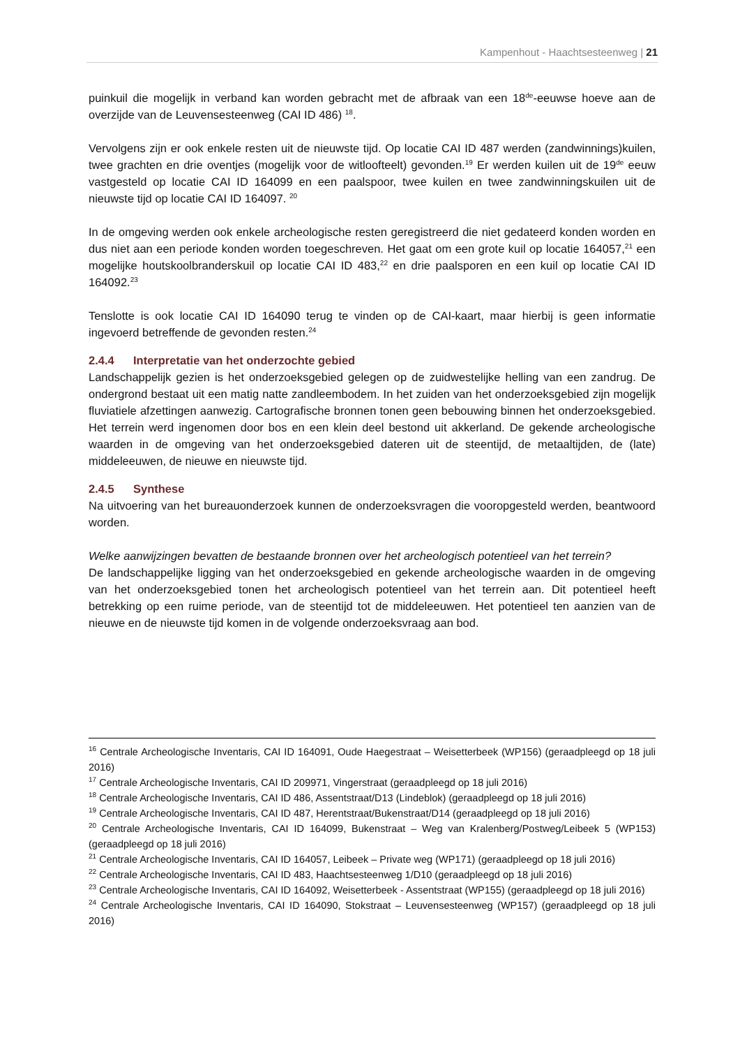Kampenhout - Haachtsesteenweg | 21
puinkuil die mogelijk in verband kan worden gebracht met de afbraak van een 18<sup>de</sup>-eeuwse hoeve aan de overzijde van de Leuvensesteenweg (CAI ID 486) <sup>18</sup>.
Vervolgens zijn er ook enkele resten uit de nieuwste tijd. Op locatie CAI ID 487 werden (zandwinnings)kuilen, twee grachten en drie oventjes (mogelijk voor de witloofteelt) gevonden.<sup>19</sup> Er werden kuilen uit de 19<sup>de</sup> eeuw vastgesteld op locatie CAI ID 164099 en een paalspoor, twee kuilen en twee zandwinningskuilen uit de nieuwste tijd op locatie CAI ID 164097. <sup>20</sup>
In de omgeving werden ook enkele archeologische resten geregistreerd die niet gedateerd konden worden en dus niet aan een periode konden worden toegeschreven. Het gaat om een grote kuil op locatie 164057,<sup>21</sup> een mogelijke houtskoolbranderskuil op locatie CAI ID 483,<sup>22</sup> en drie paalsporen en een kuil op locatie CAI ID 164092.<sup>23</sup>
Tenslotte is ook locatie CAI ID 164090 terug te vinden op de CAI-kaart, maar hierbij is geen informatie ingevoerd betreffende de gevonden resten.<sup>24</sup>
2.4.4 Interpretatie van het onderzochte gebied
Landschappelijk gezien is het onderzoeksgebied gelegen op de zuidwestelijke helling van een zandrug. De ondergrond bestaat uit een matig natte zandleembodem. In het zuiden van het onderzoeksgebied zijn mogelijk fluviatiele afzettingen aanwezig. Cartografische bronnen tonen geen bebouwing binnen het onderzoeksgebied. Het terrein werd ingenomen door bos en een klein deel bestond uit akkerland. De gekende archeologische waarden in de omgeving van het onderzoeksgebied dateren uit de steentijd, de metaaltijden, de (late) middeleeuwen, de nieuwe en nieuwste tijd.
2.4.5 Synthese
Na uitvoering van het bureauonderzoek kunnen de onderzoeksvragen die vooropgesteld werden, beantwoord worden.
Welke aanwijzingen bevatten de bestaande bronnen over het archeologisch potentieel van het terrein?
De landschappelijke ligging van het onderzoeksgebied en gekende archeologische waarden in de omgeving van het onderzoeksgebied tonen het archeologisch potentieel van het terrein aan. Dit potentieel heeft betrekking op een ruime periode, van de steentijd tot de middeleeuwen. Het potentieel ten aanzien van de nieuwe en de nieuwste tijd komen in de volgende onderzoeksvraag aan bod.
<sup>16</sup> Centrale Archeologische Inventaris, CAI ID 164091, Oude Haegestraat – Weisetterbeek (WP156) (geraadpleegd op 18 juli 2016)
<sup>17</sup> Centrale Archeologische Inventaris, CAI ID 209971, Vingerstraat (geraadpleegd op 18 juli 2016)
<sup>18</sup> Centrale Archeologische Inventaris, CAI ID 486, Assentstraat/D13 (Lindeblok) (geraadpleegd op 18 juli 2016)
<sup>19</sup> Centrale Archeologische Inventaris, CAI ID 487, Herentstraat/Bukenstraat/D14 (geraadpleegd op 18 juli 2016)
<sup>20</sup> Centrale Archeologische Inventaris, CAI ID 164099, Bukenstraat – Weg van Kralenberg/Postweg/Leibeek 5 (WP153) (geraadpleegd op 18 juli 2016)
<sup>21</sup> Centrale Archeologische Inventaris, CAI ID 164057, Leibeek – Private weg (WP171) (geraadpleegd op 18 juli 2016)
<sup>22</sup> Centrale Archeologische Inventaris, CAI ID 483, Haachtsesteenweg 1/D10 (geraadpleegd op 18 juli 2016)
<sup>23</sup> Centrale Archeologische Inventaris, CAI ID 164092, Weisetterbeek - Assentstraat (WP155) (geraadpleegd op 18 juli 2016)
<sup>24</sup> Centrale Archeologische Inventaris, CAI ID 164090, Stokstraat – Leuvensesteenweg (WP157) (geraadpleegd op 18 juli 2016)